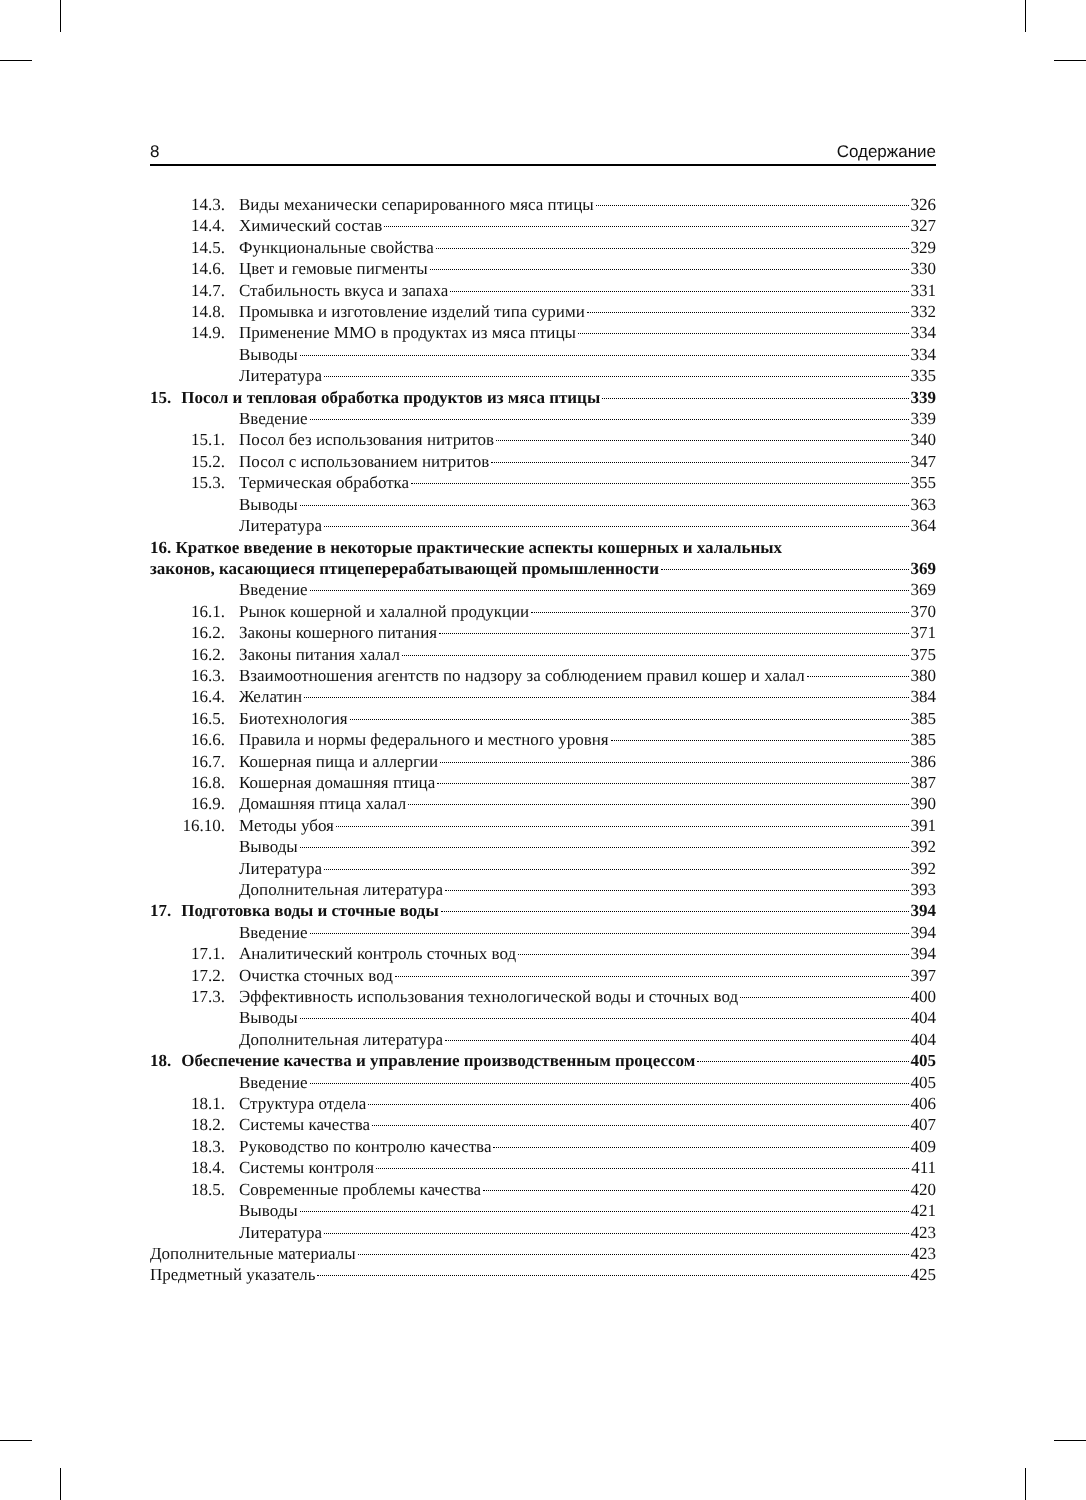8 Содержание
14.3. Виды механически сепарированного мяса птицы 326
14.4. Химический состав 327
14.5. Функциональные свойства 329
14.6. Цвет и гемовые пигменты 330
14.7. Стабильность вкуса и запаха 331
14.8. Промывка и изготовление изделий типа сурими 332
14.9. Применение ММО в продуктах из мяса птицы 334
Выводы 334
Литература 335
15. Посол и тепловая обработка продуктов из мяса птицы 339
Введение 339
15.1. Посол без использования нитритов 340
15.2. Посол с использованием нитритов 347
15.3. Термическая обработка 355
Выводы 363
Литература 364
16. Краткое введение в некоторые практические аспекты кошерных и халальных
законов, касающиеся птицеперерабатывающей промышленности 369
Введение 369
16.1. Рынок кошерной и халалной продукции 370
16.2. Законы кошерного питания 371
16.2. Законы питания халал 375
16.3. Взаимоотношения агентств по надзору за соблюдением правил кошер и халал 380
16.4. Желатин 384
16.5. Биотехнология 385
16.6. Правила и нормы федерального и местного уровня 385
16.7. Кошерная пища и аллергии 386
16.8. Кошерная домашняя птица 387
16.9. Домашняя птица халал 390
16.10. Методы убоя 391
Выводы 392
Литература 392
Дополнительная литература 393
17. Подготовка воды и сточные воды 394
Введение 394
17.1. Аналитический контроль сточных вод 394
17.2. Очистка сточных вод 397
17.3. Эффективность использования технологической воды и сточных вод 400
Выводы 404
Дополнительная литература 404
18. Обеспечение качества и управление производственным процессом 405
Введение 405
18.1. Структура отдела 406
18.2. Системы качества 407
18.3. Руководство по контролю качества 409
18.4. Системы контроля 411
18.5. Современные проблемы качества 420
Выводы 421
Литература 423
Дополнительные материалы 423
Предметный указатель 425